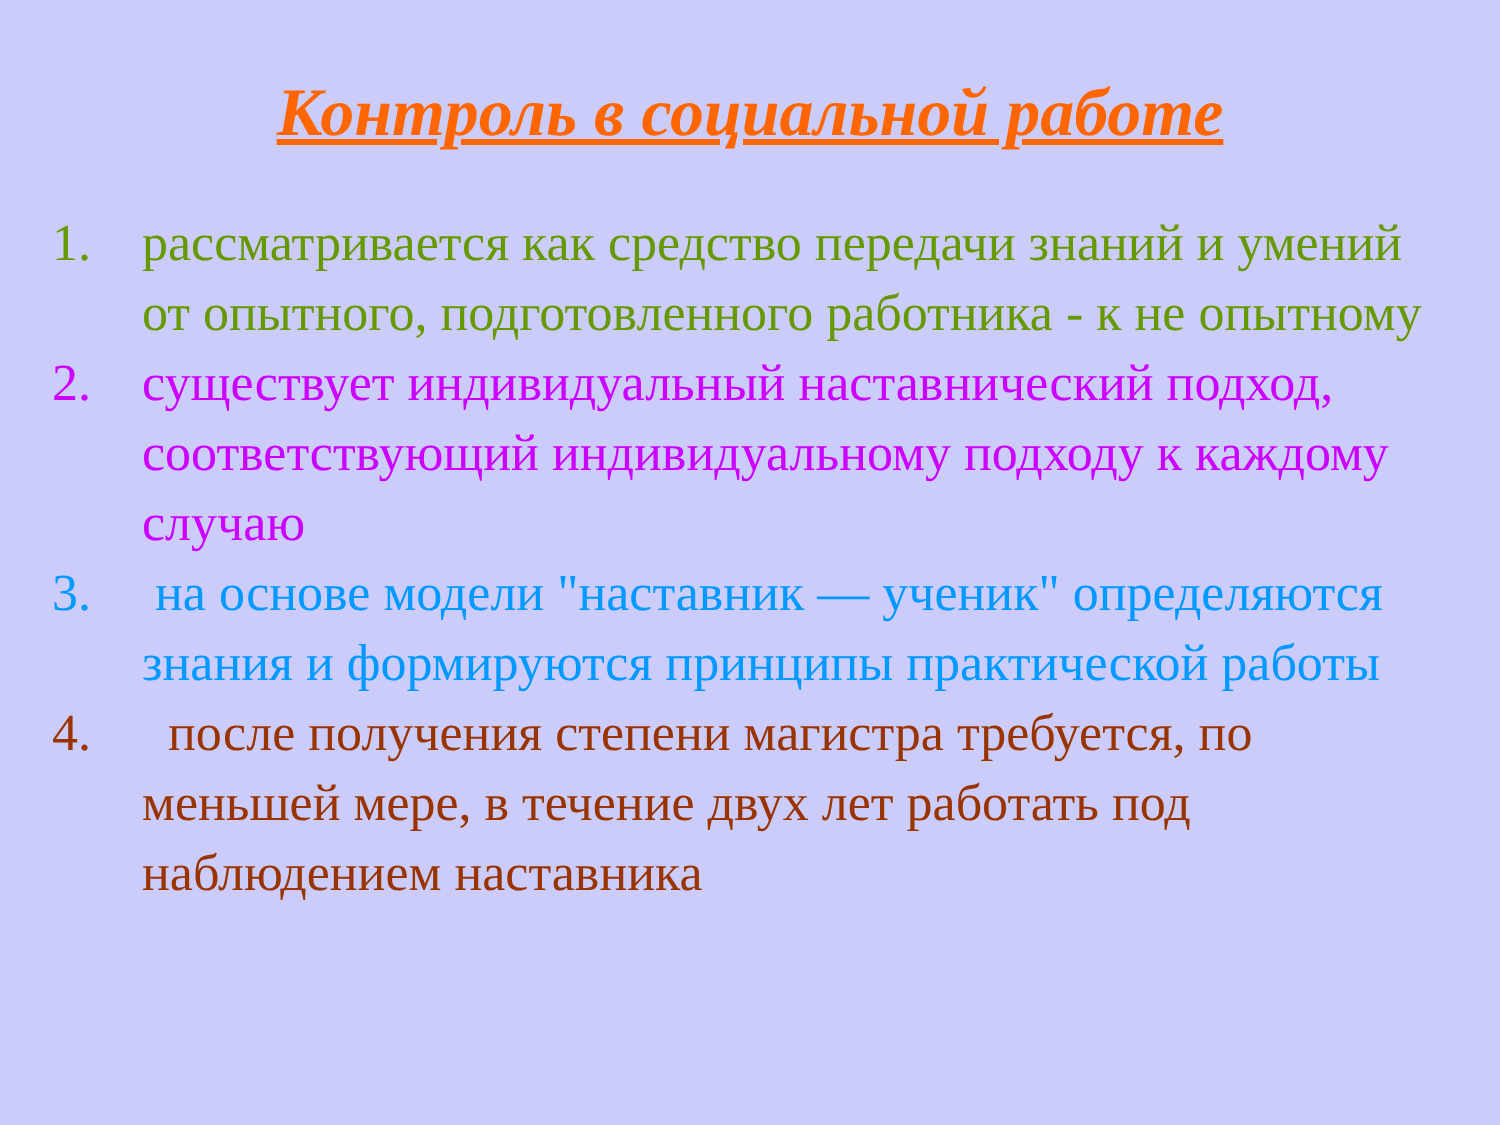Контроль в социальной работе
1. рассматривается как средство передачи знаний и умений от опытного, подготовленного работника - к не опытному
2. существует индивидуальный наставнический подход, соответствующий индивидуальному подходу к каждому случаю
3. на основе модели "наставник — ученик" определяются знания и формируются принципы практической работы
4. после получения степени магистра требуется, по меньшей мере, в течение двух лет работать под наблюдением наставника